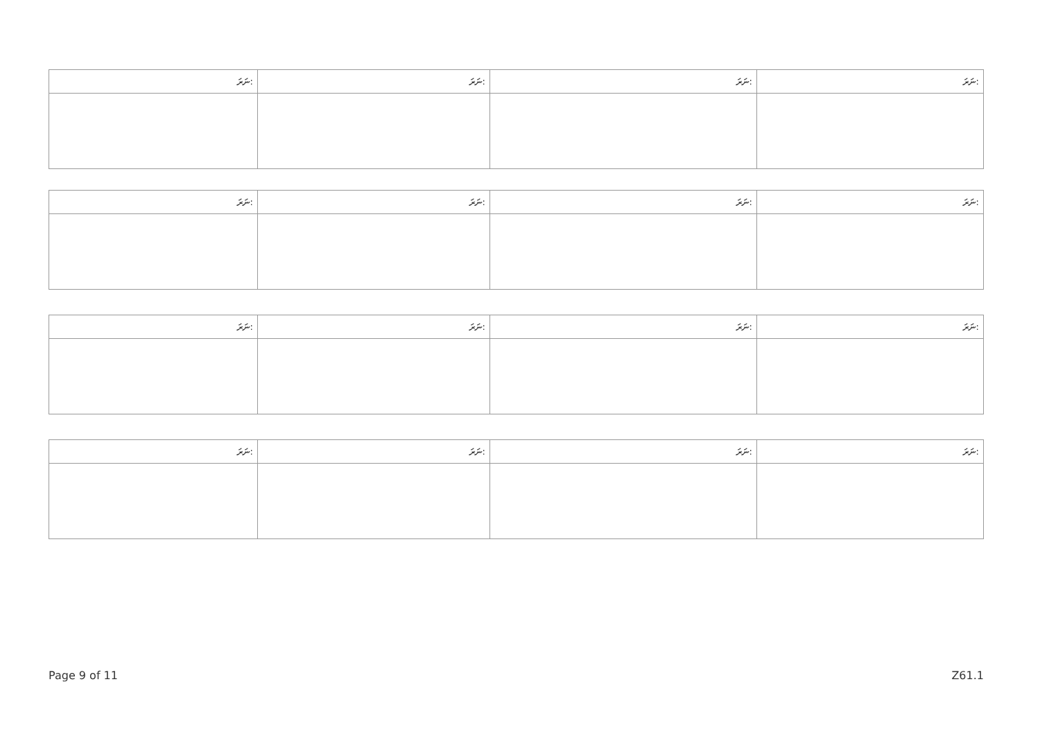| ނަރަ: | ނަރަ: | ނަރަ: | ނަރަ: |
| ނަރަ: | ނަރަ: | ނަރަ: | ނަރަ: |
| ނަރަ: | ނަރަ: | ނަރަ: | ނަރަ: |
| ނަރަ: | ނަރަ: | ނަރަ: | ނަރަ: |
Page 9 of 11 Z61.1